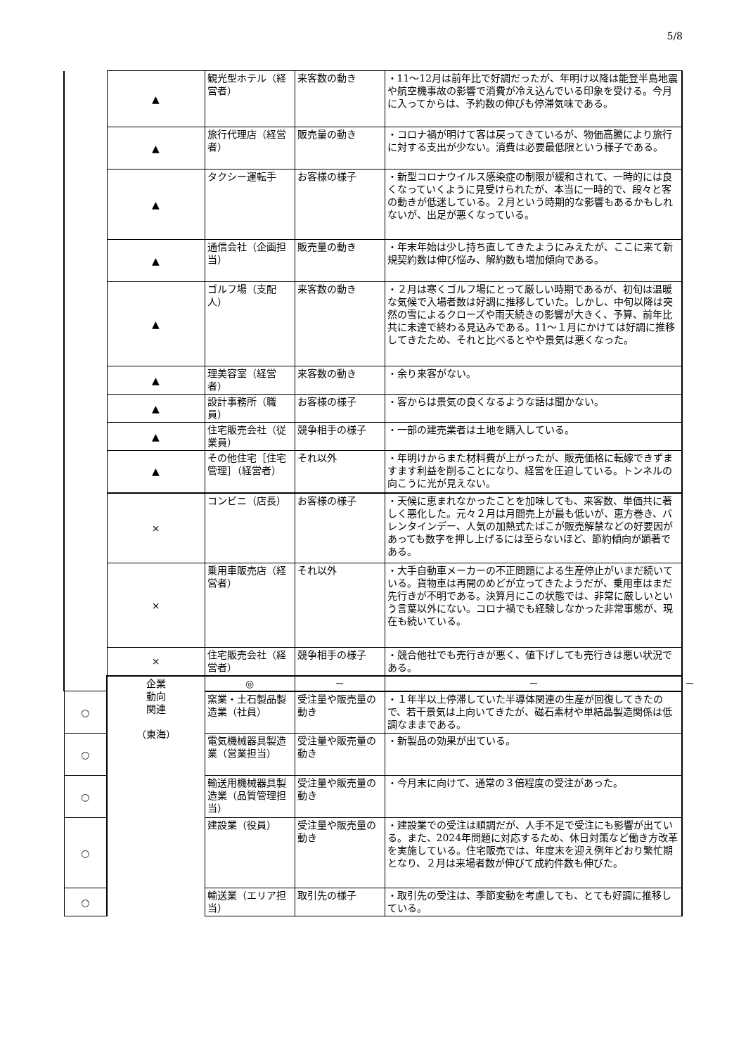5/8
| | ▲ | 観光型ホテル（経営者） | 来客数の動き | ・11～12月は前年比で好調だったが、年明け以降は能登半島地震や航空機事故の影響で消費が冷え込んでいる印象を受ける。今月に入ってからは、予約数の伸びも停滞気味である。 | |
| | ▲ | 旅行代理店（経営者） | 販売量の動き | ・コロナ禍が明けて客は戻ってきているが、物価高騰により旅行に対する支出が少ない。消費は必要最低限という様子である。 | |
| | ▲ | タクシー運転手 | お客様の様子 | ・新型コロナウイルス感染症の制限が緩和されて、一時的には良くなっていくように見受けられたが、本当に一時的で、段々と客の動きが低迷している。２月という時期的な影響もあるかもしれないが、出足が悪くなっている。 | |
| | ▲ | 通信会社（企画担当） | 販売量の動き | ・年末年始は少し持ち直してきたようにみえたが、ここに来て新規契約数は伸び悩み、解約数も増加傾向である。 | |
| | ▲ | ゴルフ場（支配人） | 来客数の動き | ・２月は寒くゴルフ場にとって厳しい時期であるが、初旬は温暖な気候で入場者数は好調に推移していた。しかし、中旬以降は突然の雪によるクローズや雨天続きの影響が大きく、予算、前年比共に未達で終わる見込みである。11～１月にかけては好調に推移してきたため、それと比べるとやや景気は悪くなった。 | |
| | ▲ | 理美容室（経営者） | 来客数の動き | ・余り来客がない。 | |
| | ▲ | 設計事務所（職員） | お客様の様子 | ・客からは景気の良くなるような話は聞かない。 | |
| | ▲ | 住宅販売会社（従業員） | 競争相手の様子 | ・一部の建売業者は土地を購入している。 | |
| | ▲ | その他住宅［住宅管理］（経営者） | それ以外 | ・年明けからまた材料費が上がったが、販売価格に転嫁できずますます利益を削ることになり、経営を圧迫している。トンネルの向こうに光が見えない。 | |
| | × | コンビニ（店長） | お客様の様子 | ・天候に恵まれなかったことを加味しても、来客数、単価共に著しく悪化した。元々２月は月間売上が最も低いが、恵方巻き、バレンタインデー、人気の加熱式たばこが販売解禁などの好要因があっても数字を押し上げるには至らないほど、節約傾向が顕著である。 | |
| | × | 乗用車販売店（経営者） | それ以外 | ・大手自動車メーカーの不正問題による生産停止がいまだ続いている。貨物車は再開のめどが立ってきたようだが、乗用車はまだ先行きが不明である。決算月にこの状態では、非常に厳しいという言葉以外にない。コロナ禍でも経験しなかった非常事態が、現在も続いている。 | |
| | × | 住宅販売会社（経営者） | 競争相手の様子 | ・競合他社でも売行きが悪く、値下げしても売行きは悪い状況である。 | |
| | 企業 動向 関連 （東海） | ◎ | － | － | － |
| ○ | | 窯業・土石製品製造業（社員） | 受注量や販売量の動き | ・１年半以上停滞していた半導体関連の生産が回復してきたので、若干景気は上向いてきたが、磁石素材や単結晶製造関係は低調なままである。 | |
| ○ | | 電気機械器具製造業（営業担当） | 受注量や販売量の動き | ・新製品の効果が出ている。 | |
| ○ | | 輸送用機械器具製造業（品質管理担当） | 受注量や販売量の動き | ・今月末に向けて、通常の３倍程度の受注があった。 | |
| ○ | | 建設業（役員） | 受注量や販売量の動き | ・建設業での受注は順調だが、人手不足で受注にも影響が出ている。また、2024年問題に対応するため、休日対策など働き方改革を実施している。住宅販売では、年度末を迎え例年どおり繁忙期となり、２月は来場者数が伸びて成約件数も伸びた。 | |
| ○ | | 輸送業（エリア担当） | 取引先の様子 | ・取引先の受注は、季節変動を考慮しても、とても好調に推移している。 | |